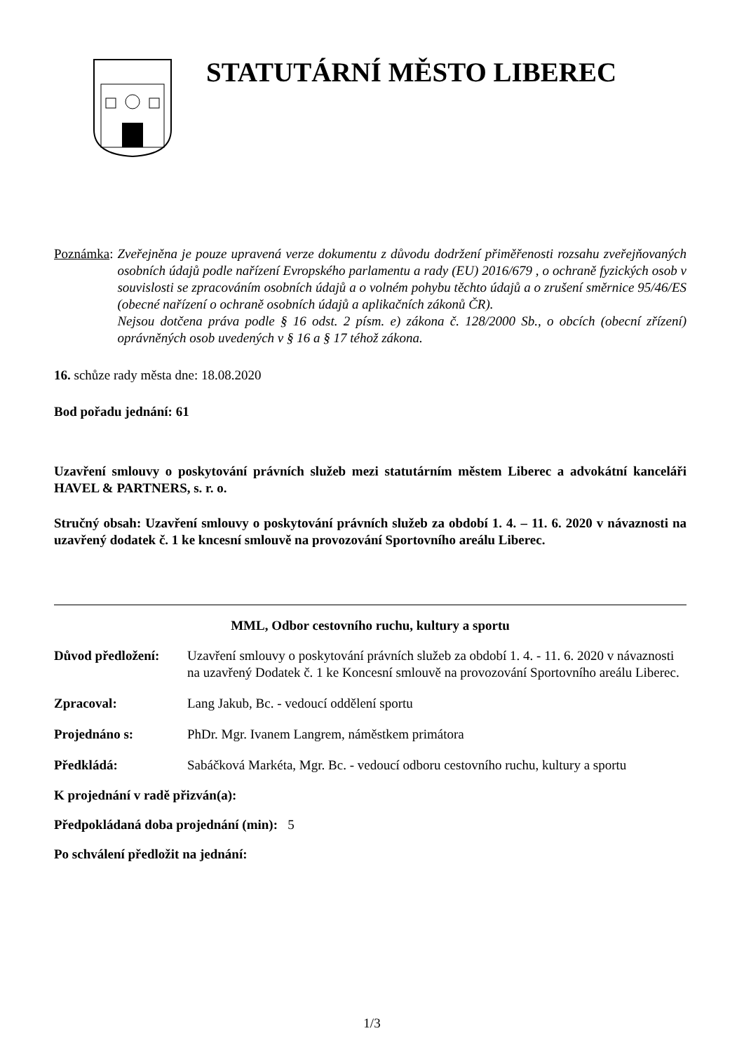STATUTÁRNÍ MĚSTO LIBEREC
Poznámka:
Zveřejněna je pouze upravená verze dokumentu z důvodu dodržení přiměřenosti rozsahu zveřejňovaných osobních údajů podle nařízení Evropského parlamentu a rady (EU) 2016/679 , o ochraně fyzických osob v souvislosti se zpracováním osobních údajů a o volném pohybu těchto údajů a o zrušení směrnice 95/46/ES (obecné nařízení o ochraně osobních údajů a aplikačních zákonů ČR).
Nejsou dotčena práva podle § 16 odst. 2 písm. e) zákona č. 128/2000 Sb., o obcích (obecní zřízení) oprávněných osob uvedených v § 16 a § 17 téhož zákona.
16. schůze rady města dne: 18.08.2020
Bod pořadu jednání: 61
Uzavření smlouvy o poskytování právních služeb mezi statutárním městem Liberec a advokátní kanceláři HAVEL & PARTNERS, s. r. o.
Stručný obsah: Uzavření smlouvy o poskytování právních služeb za období 1. 4. – 11. 6. 2020 v návaznosti na uzavřený dodatek č. 1 ke kncesní smlouvě na provozování Sportovního areálu Liberec.
MML, Odbor cestovního ruchu, kultury a sportu
Důvod předložení:
Uzavření smlouvy o poskytování právních služeb za období 1. 4. - 11. 6. 2020 v návaznosti na uzavřený Dodatek č. 1 ke Koncesní smlouvě na provozování Sportovního areálu Liberec.
Zpracoval: Lang Jakub, Bc. - vedoucí oddělení sportu
Projednáno s: PhDr. Mgr. Ivanem Langrem, náměstkem primátora
Předkládá: Sabáčková Markéta, Mgr. Bc. - vedoucí odboru cestovního ruchu, kultury a sportu
K projednání v radě přizván(a):
Předpokládaná doba projednání (min): 5
Po schválení předložit na jednání:
1/3